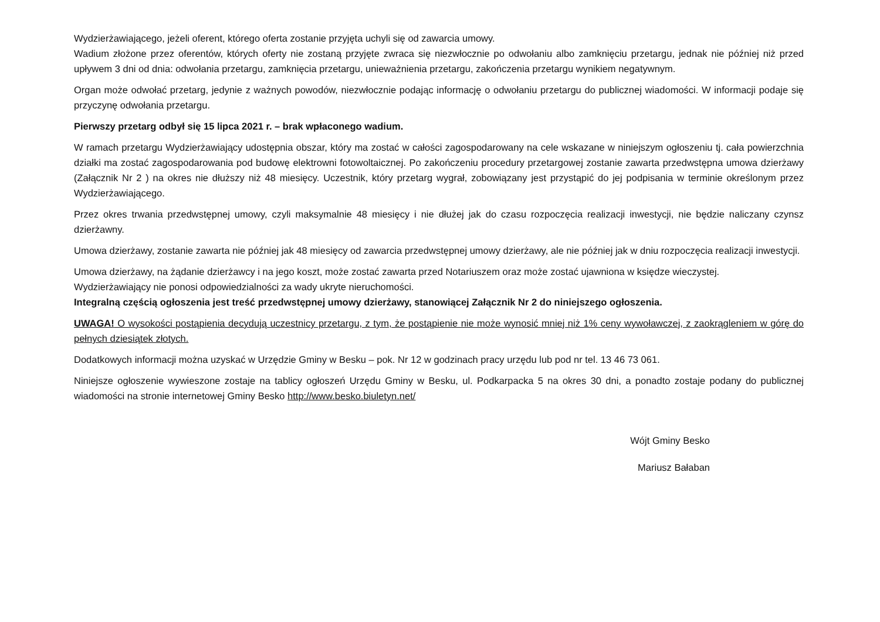Wydzierżawiającego, jeżeli oferent, którego oferta zostanie przyjęta uchyli się od zawarcia umowy.
Wadium złożone przez oferentów, których oferty nie zostaną przyjęte zwraca się niezwłocznie po odwołaniu albo zamknięciu przetargu, jednak nie później niż przed upływem 3 dni od dnia: odwołania przetargu, zamknięcia przetargu, unieważnienia przetargu, zakończenia przetargu wynikiem negatywnym.
Organ może odwołać przetarg, jedynie z ważnych powodów, niezwłocznie podając informację o odwołaniu przetargu do publicznej wiadomości. W informacji podaje się przyczynę odwołania przetargu.
Pierwszy przetarg odbył się 15 lipca 2021 r. – brak wpłaconego wadium.
W ramach przetargu Wydzierżawiający udostępnia obszar, który ma zostać w całości zagospodarowany na cele wskazane w niniejszym ogłoszeniu tj. cała powierzchnia działki ma zostać zagospodarowania pod budowę elektrowni fotowoltaicznej. Po zakończeniu procedury przetargowej zostanie zawarta przedwstępna umowa dzierżawy (Załącznik Nr 2 ) na okres nie dłuższy niż 48 miesięcy. Uczestnik, który przetarg wygrał, zobowiązany jest przystąpić do jej podpisania w terminie określonym przez Wydzierżawiającego.
Przez okres trwania przedwstępnej umowy, czyli maksymalnie 48 miesięcy i nie dłużej jak do czasu rozpoczęcia realizacji inwestycji, nie będzie naliczany czynsz dzierżawny.
Umowa dzierżawy, zostanie zawarta nie później jak 48 miesięcy od zawarcia przedwstępnej umowy dzierżawy, ale nie później jak w dniu rozpoczęcia realizacji inwestycji.
Umowa dzierżawy, na żądanie dzierżawcy i na jego koszt, może zostać zawarta przed Notariuszem oraz może zostać ujawniona w księdze wieczystej.
Wydzierżawiający nie ponosi odpowiedzialności za wady ukryte nieruchomości.
Integralną częścią ogłoszenia jest treść przedwstępnej umowy dzierżawy, stanowiącej Załącznik Nr 2 do niniejszego ogłoszenia.
UWAGA! O wysokości postąpienia decydują uczestnicy przetargu, z tym, że postąpienie nie może wynosić mniej niż 1% ceny wywoławczej, z zaokrągleniem w górę do pełnych dziesiątek złotych.
Dodatkowych informacji można uzyskać w Urzędzie Gminy w Besku – pok. Nr 12 w godzinach pracy urzędu lub pod nr tel. 13 46 73 061.
Niniejsze ogłoszenie wywieszone zostaje na tablicy ogłoszeń Urzędu Gminy w Besku, ul. Podkarpacka 5 na okres 30 dni, a ponadto zostaje podany do publicznej wiadomości na stronie internetowej Gminy Besko http://www.besko.biuletyn.net/
Wójt Gminy Besko
Mariusz Bałaban